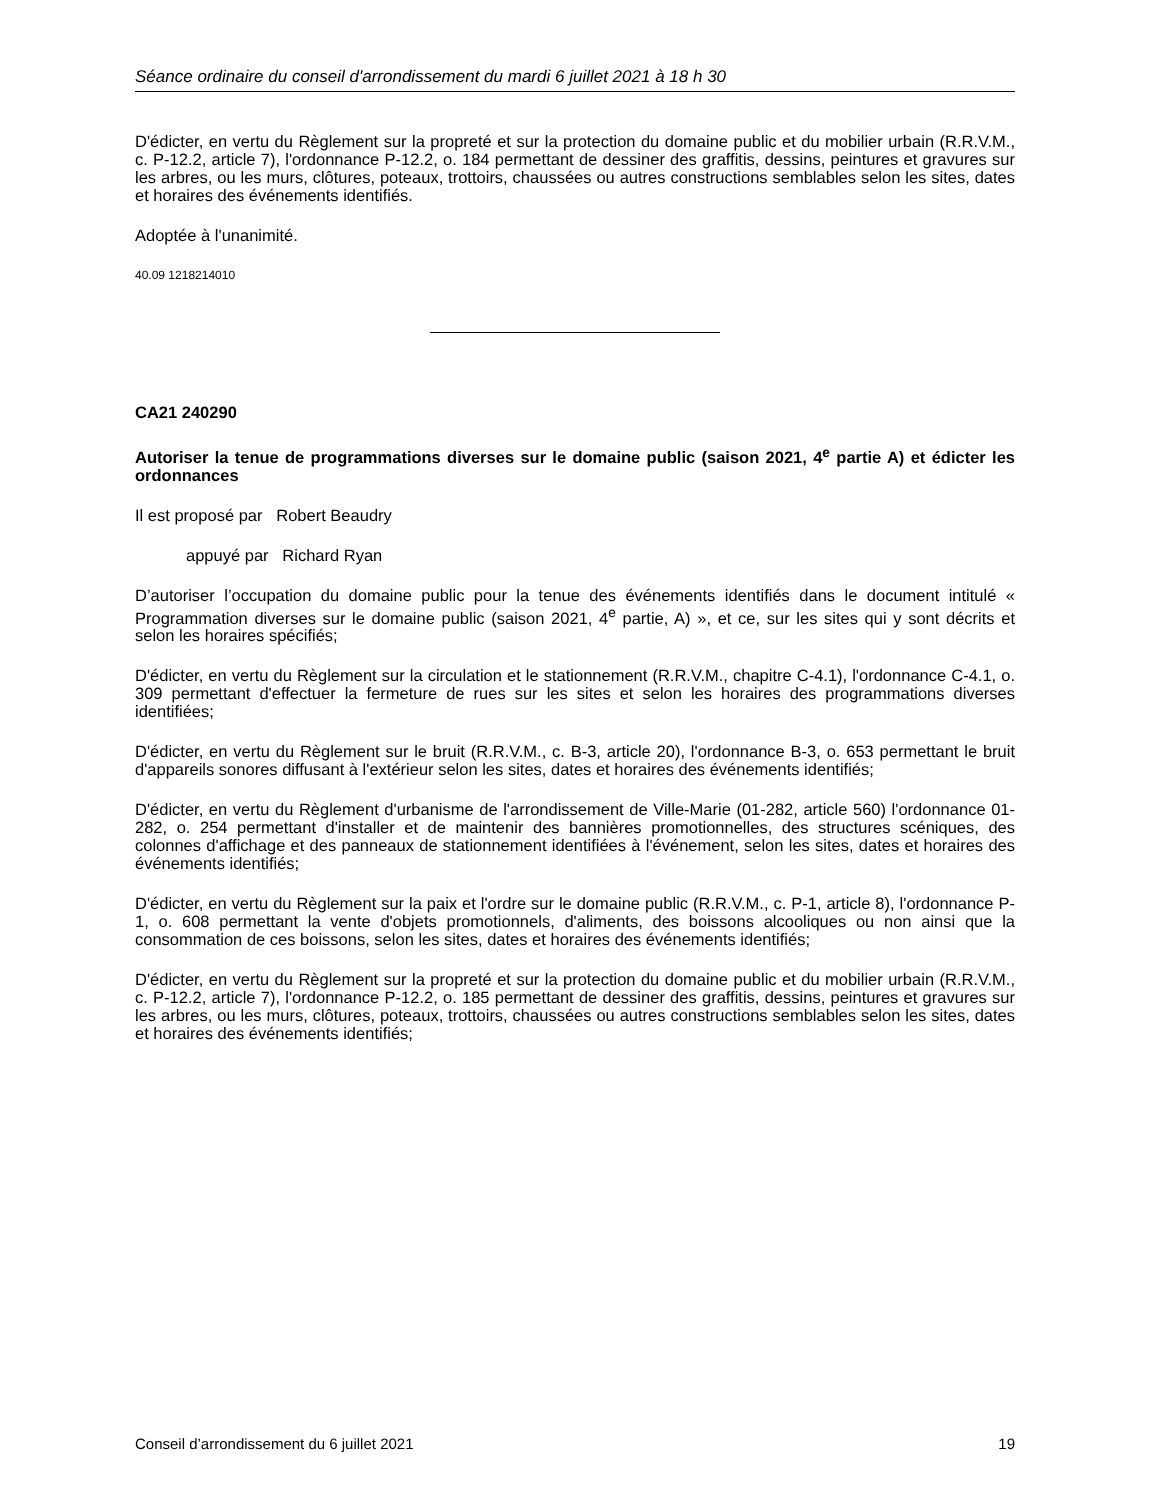Séance ordinaire du conseil d'arrondissement du mardi 6 juillet 2021 à 18 h 30
D'édicter, en vertu du Règlement sur la propreté et sur la protection du domaine public et du mobilier urbain (R.R.V.M., c. P-12.2, article 7), l'ordonnance P-12.2, o. 184 permettant de dessiner des graffitis, dessins, peintures et gravures sur les arbres, ou les murs, clôtures, poteaux, trottoirs, chaussées ou autres constructions semblables selon les sites, dates et horaires des événements identifiés.
Adoptée à l'unanimité.
40.09 1218214010
CA21 240290
Autoriser la tenue de programmations diverses sur le domaine public (saison 2021, 4<sup>e</sup> partie A) et édicter les ordonnances
Il est proposé par Robert Beaudry
appuyé par Richard Ryan
D’autoriser l’occupation du domaine public pour la tenue des événements identifiés dans le document intitulé « Programmation diverses sur le domaine public (saison 2021, 4<sup>e</sup> partie, A) », et ce, sur les sites qui y sont décrits et selon les horaires spécifiés;
D'édicter, en vertu du Règlement sur la circulation et le stationnement (R.R.V.M., chapitre C-4.1), l'ordonnance C-4.1, o. 309 permettant d'effectuer la fermeture de rues sur les sites et selon les horaires des programmations diverses identifiées;
D'édicter, en vertu du Règlement sur le bruit (R.R.V.M., c. B-3, article 20), l'ordonnance B-3, o. 653 permettant le bruit d'appareils sonores diffusant à l'extérieur selon les sites, dates et horaires des événements identifiés;
D'édicter, en vertu du Règlement d'urbanisme de l'arrondissement de Ville-Marie (01-282, article 560) l'ordonnance 01-282, o. 254 permettant d'installer et de maintenir des bannières promotionnelles, des structures scéniques, des colonnes d'affichage et des panneaux de stationnement identifiées à l'événement, selon les sites, dates et horaires des événements identifiés;
D'édicter, en vertu du Règlement sur la paix et l'ordre sur le domaine public (R.R.V.M., c. P-1, article 8), l'ordonnance P-1, o. 608 permettant la vente d'objets promotionnels, d'aliments, des boissons alcooliques ou non ainsi que la consommation de ces boissons, selon les sites, dates et horaires des événements identifiés;
D'édicter, en vertu du Règlement sur la propreté et sur la protection du domaine public et du mobilier urbain (R.R.V.M., c. P-12.2, article 7), l'ordonnance P-12.2, o. 185 permettant de dessiner des graffitis, dessins, peintures et gravures sur les arbres, ou les murs, clôtures, poteaux, trottoirs, chaussées ou autres constructions semblables selon les sites, dates et horaires des événements identifiés;
Conseil d’arrondissement du 6 juillet 2021 19